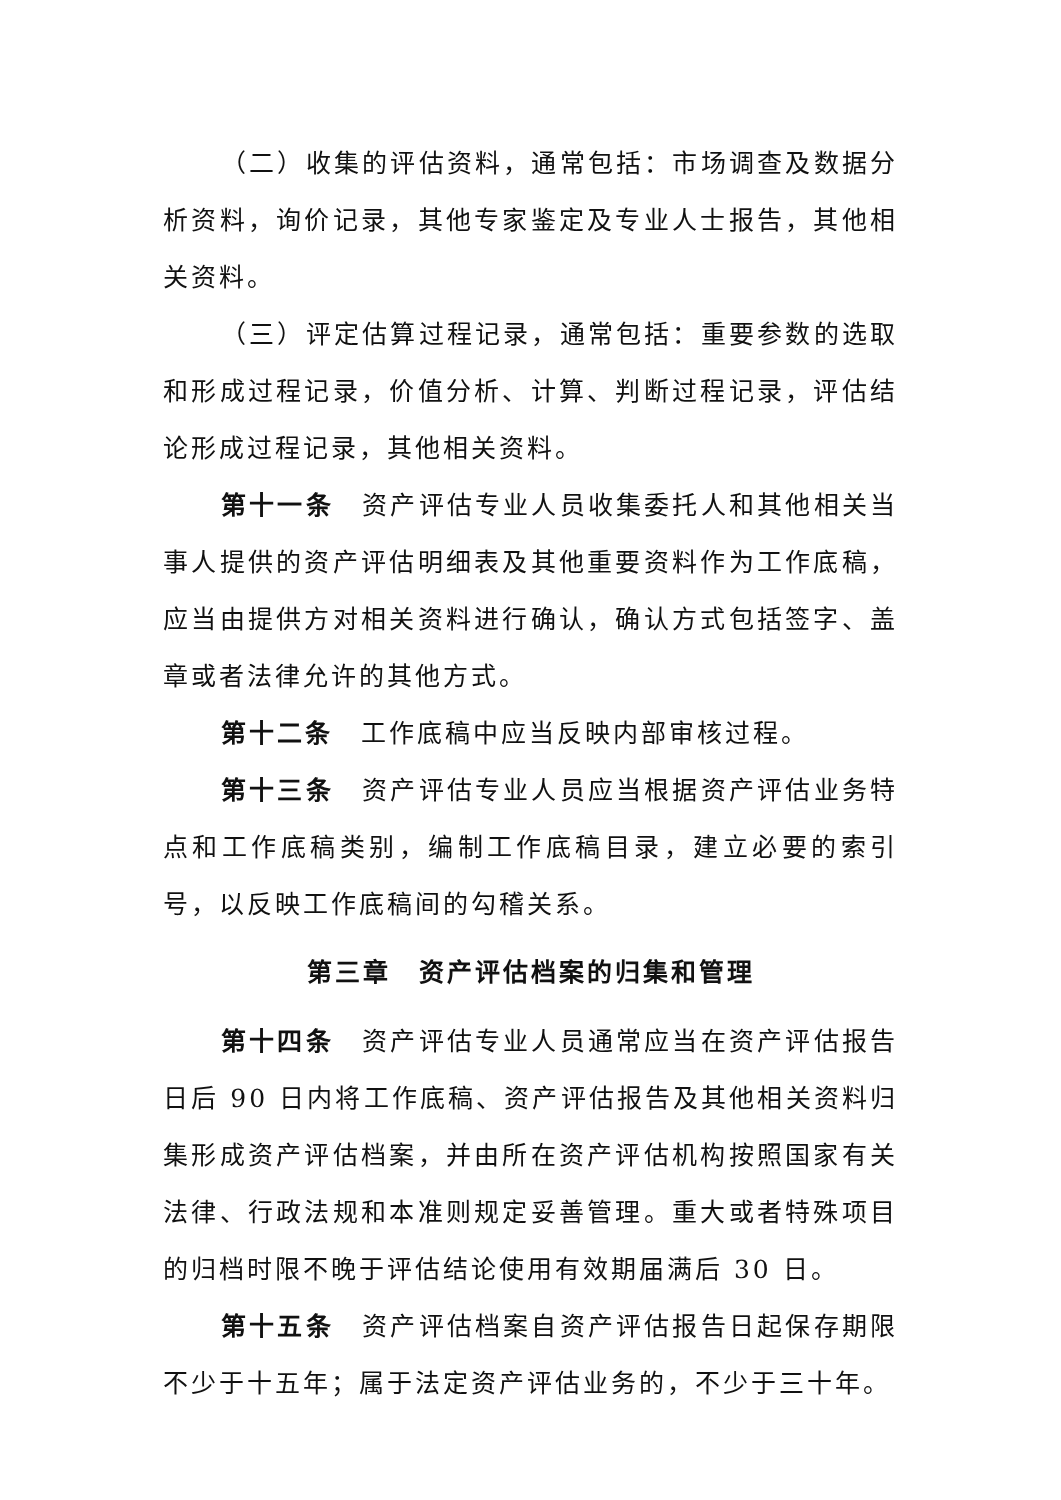（二）收集的评估资料，通常包括：市场调查及数据分析资料，询价记录，其他专家鉴定及专业人士报告，其他相关资料。
（三）评定估算过程记录，通常包括：重要参数的选取和形成过程记录，价值分析、计算、判断过程记录，评估结论形成过程记录，其他相关资料。
第十一条　资产评估专业人员收集委托人和其他相关当事人提供的资产评估明细表及其他重要资料作为工作底稿，应当由提供方对相关资料进行确认，确认方式包括签字、盖章或者法律允许的其他方式。
第十二条　工作底稿中应当反映内部审核过程。
第十三条　资产评估专业人员应当根据资产评估业务特点和工作底稿类别，编制工作底稿目录，建立必要的索引号，以反映工作底稿间的勾稽关系。
第三章　资产评估档案的归集和管理
第十四条　资产评估专业人员通常应当在资产评估报告日后 90 日内将工作底稿、资产评估报告及其他相关资料归集形成资产评估档案，并由所在资产评估机构按照国家有关法律、行政法规和本准则规定妥善管理。重大或者特殊项目的归档时限不晚于评估结论使用有效期届满后 30 日。
第十五条　资产评估档案自资产评估报告日起保存期限不少于十五年；属于法定资产评估业务的，不少于三十年。